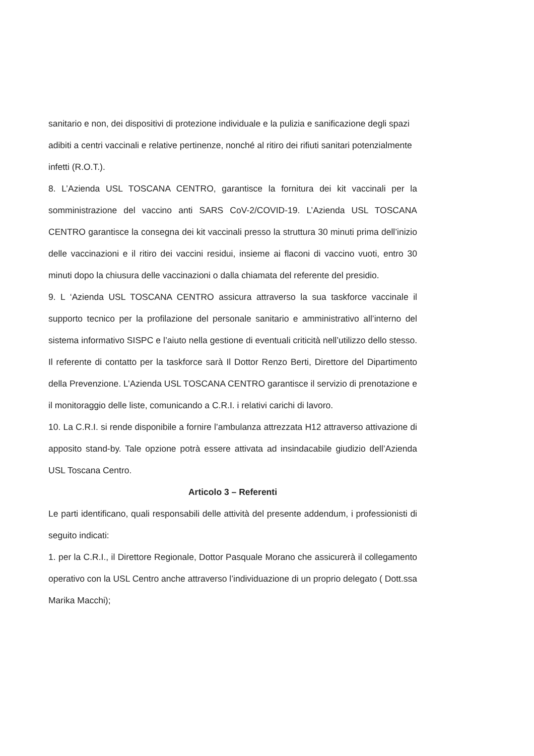sanitario e non, dei dispositivi di protezione individuale e la pulizia e sanificazione degli spazi adibiti a centri vaccinali e relative pertinenze, nonché al ritiro dei rifiuti sanitari potenzialmente infetti (R.O.T.).
8. L’Azienda USL TOSCANA CENTRO, garantisce la fornitura dei kit vaccinali per la somministrazione del vaccino anti SARS CoV-2/COVID-19. L’Azienda USL TOSCANA CENTRO garantisce la consegna dei kit vaccinali presso la struttura 30 minuti prima dell’inizio delle vaccinazioni e il ritiro dei vaccini residui, insieme ai flaconi di vaccino vuoti, entro 30 minuti dopo la chiusura delle vaccinazioni o dalla chiamata del referente del presidio.
9. L ‘Azienda USL TOSCANA CENTRO assicura attraverso la sua taskforce vaccinale il supporto tecnico per la profilazione del personale sanitario e amministrativo all’interno del sistema informativo SISPC e l’aiuto nella gestione di eventuali criticità nell’utilizzo dello stesso. Il referente di contatto per la taskforce sarà Il Dottor Renzo Berti, Direttore del Dipartimento della Prevenzione. L’Azienda USL TOSCANA CENTRO garantisce il servizio di prenotazione e il monitoraggio delle liste, comunicando a C.R.I. i relativi carichi di lavoro.
10. La C.R.I. si rende disponibile a fornire l’ambulanza attrezzata H12 attraverso attivazione di apposito stand-by. Tale opzione potrà essere attivata ad insindacabile giudizio dell’Azienda USL Toscana Centro.
Articolo 3 – Referenti
Le parti identificano, quali responsabili delle attività del presente addendum, i professionisti di seguito indicati:
1. per la C.R.I., il Direttore Regionale, Dottor Pasquale Morano che assicurerà il collegamento operativo con la USL Centro anche attraverso l’individuazione di un proprio delegato ( Dott.ssa Marika Macchi);